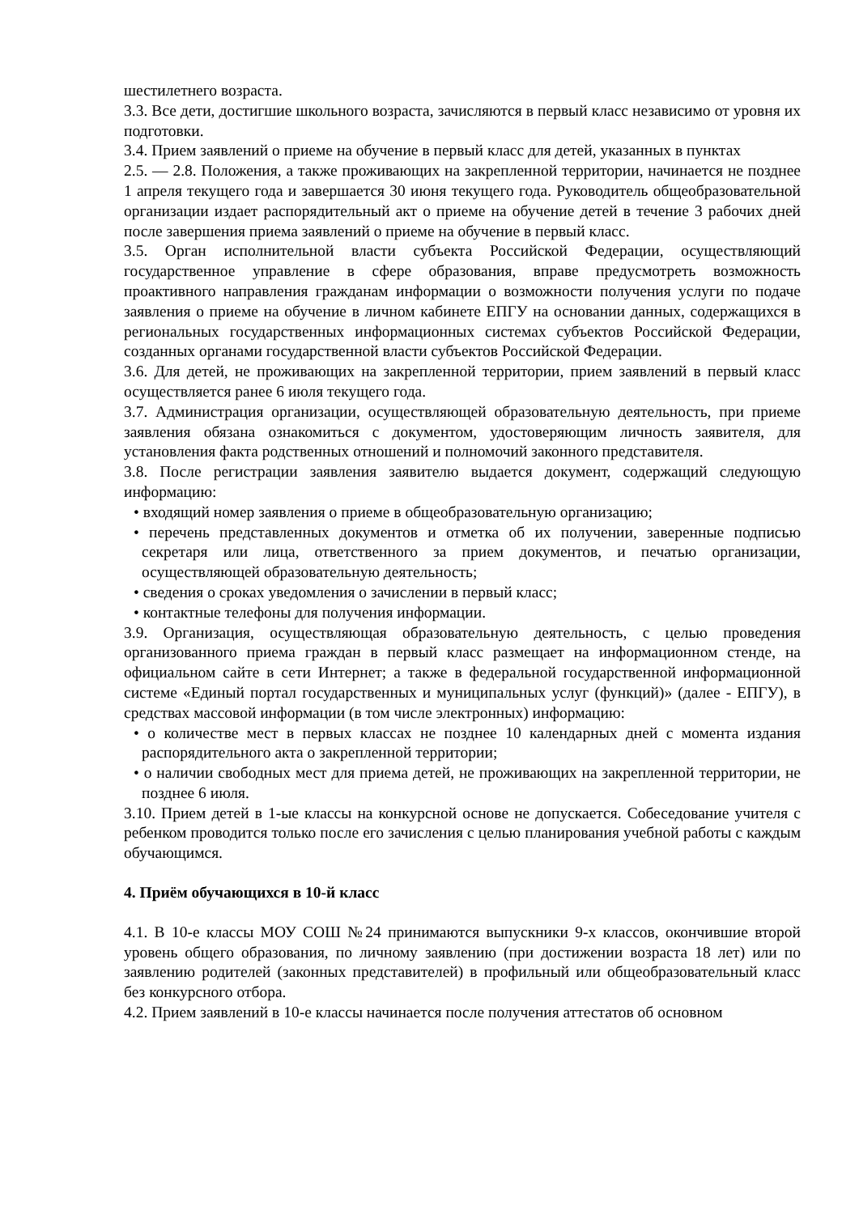шестилетнего возраста.
3.3. Все дети, достигшие школьного возраста, зачисляются в первый класс независимо от уровня их подготовки.
3.4. Прием заявлений о приеме на обучение в первый класс для детей, указанных в пунктах
2.5. — 2.8. Положения, а также проживающих на закрепленной территории, начинается не позднее 1 апреля текущего года и завершается 30 июня текущего года. Руководитель общеобразовательной организации издает распорядительный акт о приеме на обучение детей в течение 3 рабочих дней после завершения приема заявлений о приеме на обучение в первый класс.
3.5. Орган исполнительной власти субъекта Российской Федерации, осуществляющий государственное управление в сфере образования, вправе предусмотреть возможность проактивного направления гражданам информации о возможности получения услуги по подаче заявления о приеме на обучение в личном кабинете ЕПГУ на основании данных, содержащихся в региональных государственных информационных системах субъектов Российской Федерации, созданных органами государственной власти субъектов Российской Федерации.
3.6. Для детей, не проживающих на закрепленной территории, прием заявлений в первый класс осуществляется ранее 6 июля текущего года.
3.7. Администрация организации, осуществляющей образовательную деятельность, при приеме заявления обязана ознакомиться с документом, удостоверяющим личность заявителя, для установления факта родственных отношений и полномочий законного представителя.
3.8. После регистрации заявления заявителю выдается документ, содержащий следующую информацию:
• входящий номер заявления о приеме в общеобразовательную организацию;
• перечень представленных документов и отметка об их получении, заверенные подписью секретаря или лица, ответственного за прием документов, и печатью организации, осуществляющей образовательную деятельность;
• сведения о сроках уведомления о зачислении в первый класс;
• контактные телефоны для получения информации.
3.9. Организация, осуществляющая образовательную деятельность, с целью проведения организованного приема граждан в первый класс размещает на информационном стенде, на официальном сайте в сети Интернет; а также в федеральной государственной информационной системе «Единый портал государственных и муниципальных услуг (функций)» (далее - ЕПГУ), в средствах массовой информации (в том числе электронных) информацию:
• о количестве мест в первых классах не позднее 10 календарных дней с момента издания распорядительного акта о закрепленной территории;
• о наличии свободных мест для приема детей, не проживающих на закрепленной территории, не позднее 6 июля.
3.10. Прием детей в 1-ые классы на конкурсной основе не допускается. Собеседование учителя с ребенком проводится только после его зачисления с целью планирования учебной работы с каждым обучающимся.
4. Приём обучающихся в 10-й класс
4.1. В 10-е классы МОУ СОШ №24 принимаются выпускники 9-х классов, окончившие второй уровень общего образования, по личному заявлению (при достижении возраста 18 лет) или по заявлению родителей (законных представителей) в профильный или общеобразовательный класс без конкурсного отбора.
4.2. Прием заявлений в 10-е классы начинается после получения аттестатов об основном